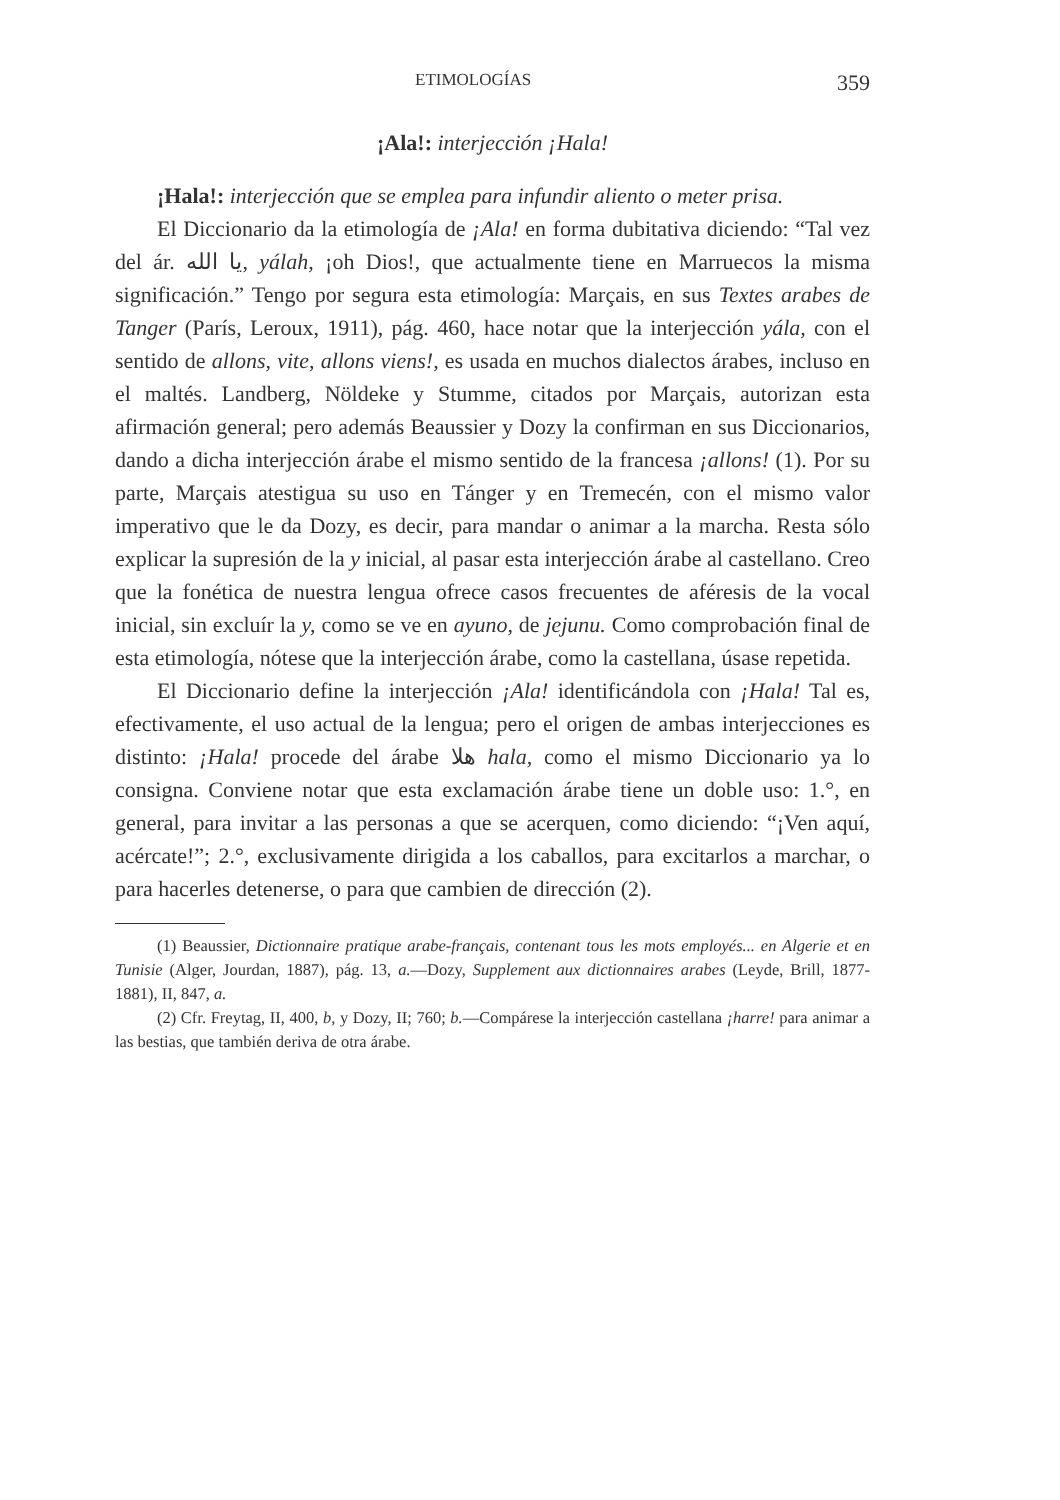ETIMOLOGÍAS 359
¡Ala!: interjección ¡Hala!
¡Hala!: interjección que se emplea para infundir aliento o meter prisa.
El Diccionario da la etimología de ¡Ala! en forma dubitativa diciendo: “Tal vez del ár. يا الله, yálah, ¡oh Dios!, que actualmente tiene en Marruecos la misma significación.” Tengo por segura esta etimología: Marçais, en sus Textes arabes de Tanger (París, Leroux, 1911), pág. 460, hace notar que la interjección yála, con el sentido de allons, vite, allons viens!, es usada en muchos dialectos árabes, incluso en el maltés. Landberg, Nöldeke y Stumme, citados por Marçais, autorizan esta afirmación general; pero además Beaussier y Dozy la confirman en sus Diccionarios, dando a dicha interjección árabe el mismo sentido de la francesa ¡allons! (1). Por su parte, Marçais atestigua su uso en Tánger y en Tremecén, con el mismo valor imperativo que le da Dozy, es decir, para mandar o animar a la marcha. Resta sólo explicar la supresión de la y inicial, al pasar esta interjección árabe al castellano. Creo que la fonética de nuestra lengua ofrece casos frecuentes de aféresis de la vocal inicial, sin excluír la y, como se ve en ayuno, de jejunu. Como comprobación final de esta etimología, nótese que la interjección árabe, como la castellana, úsase repetida.
El Diccionario define la interjección ¡Ala! identificándola con ¡Hala! Tal es, efectivamente, el uso actual de la lengua; pero el origen de ambas interjecciones es distinto: ¡Hala! procede del árabe هلا hala, como el mismo Diccionario ya lo consigna. Conviene notar que esta exclamación árabe tiene un doble uso: 1.°, en general, para invitar a las personas a que se acerquen, como diciendo: “¡Ven aquí, acércate!”; 2.°, exclusivamente dirigida a los caballos, para excitarlos a marchar, o para hacerles detenerse, o para que cambien de dirección (2).
(1) Beaussier, Dictionnaire pratique arabe-français, contenant tous les mots employés... en Algerie et en Tunisie (Alger, Jourdan, 1887), pág. 13, a.—Dozy, Supplement aux dictionnaires arabes (Leyde, Brill, 1877-1881), II, 847, a.
(2) Cfr. Freytag, II, 400, b, y Dozy, II; 760; b.—Compárese la interjección castellana ¡harre! para animar a las bestias, que también deriva de otra árabe.